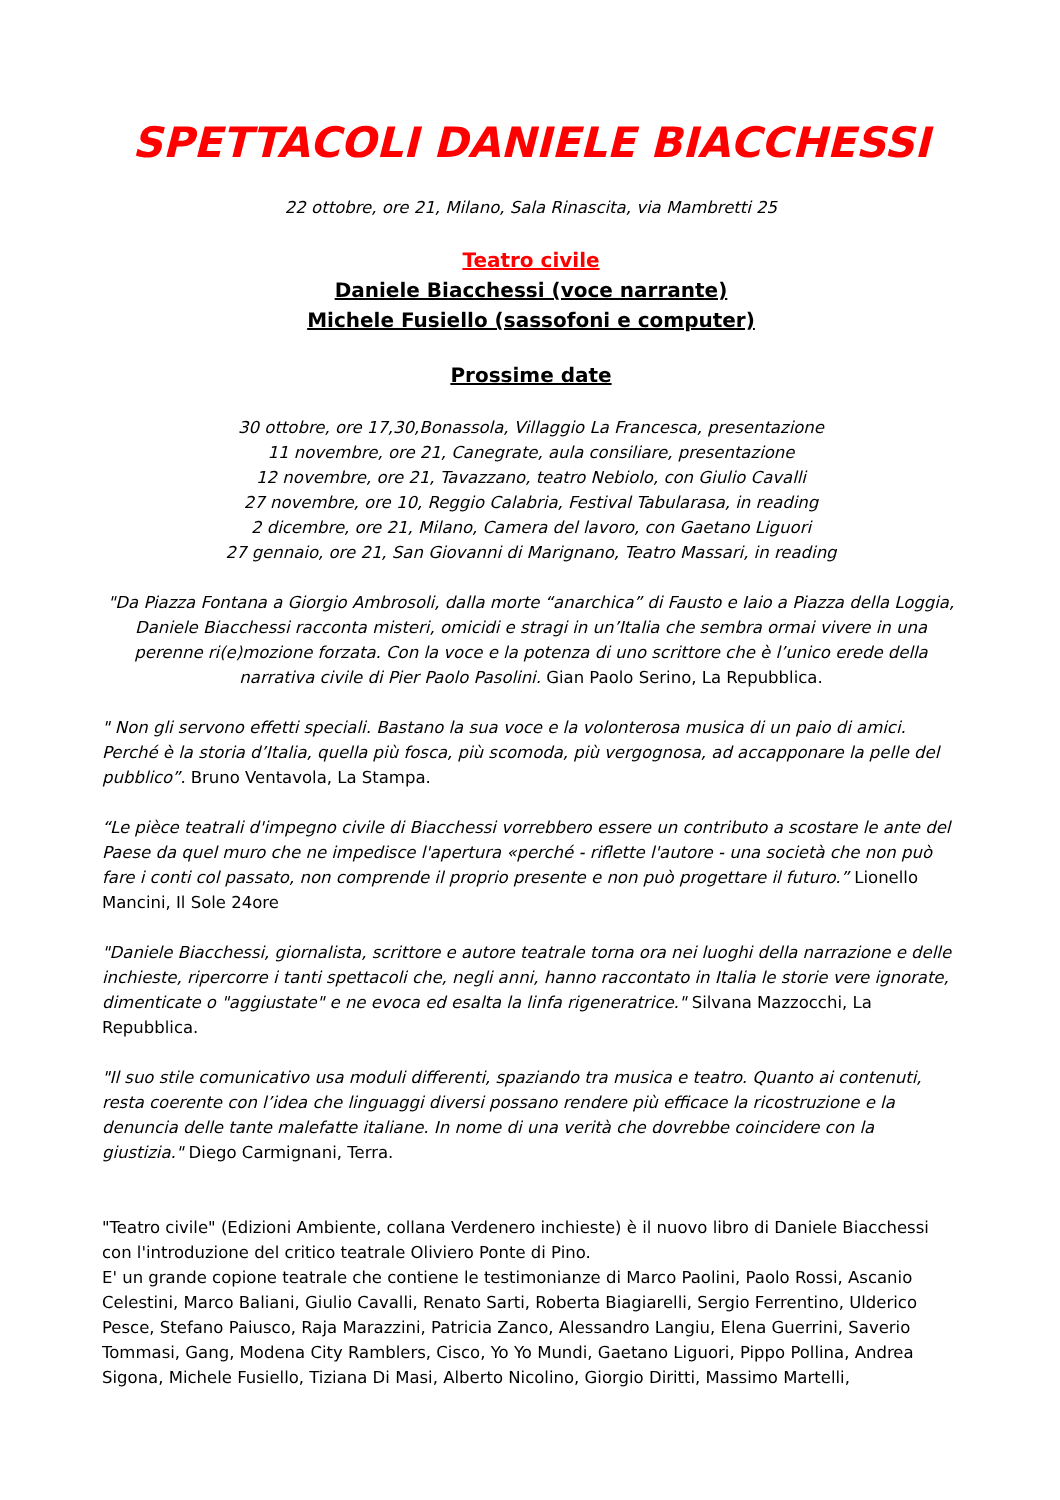SPETTACOLI DANIELE BIACCHESSI
22 ottobre, ore 21, Milano, Sala Rinascita, via Mambretti 25
Teatro civile
Daniele Biacchessi (voce narrante)
Michele Fusiello (sassofoni e computer)
Prossime date
30 ottobre, ore 17,30,Bonassola, Villaggio La Francesca, presentazione
11 novembre, ore 21, Canegrate, aula consiliare, presentazione
12 novembre, ore 21, Tavazzano, teatro Nebiolo, con Giulio Cavalli
27 novembre, ore 10, Reggio Calabria, Festival Tabularasa, in reading
2 dicembre, ore 21, Milano, Camera del lavoro, con Gaetano Liguori
27 gennaio, ore 21, San Giovanni di Marignano, Teatro Massari, in reading
"Da Piazza Fontana a Giorgio Ambrosoli, dalla morte “anarchica” di Fausto e Iaio a Piazza della Loggia, Daniele Biacchessi racconta misteri, omicidi e stragi in un’Italia che sembra ormai vivere in una perenne ri(e)mozione forzata. Con la voce e la potenza di uno scrittore che è l’unico erede della narrativa civile di Pier Paolo Pasolini. Gian Paolo Serino, La Repubblica.
" Non gli servono effetti speciali. Bastano la sua voce e la volonterosa musica di un paio di amici. Perché è la storia d’Italia, quella più fosca, più scomoda, più vergognosa, ad accapponare la pelle del pubblico”. Bruno Ventavola, La Stampa.
“Le pièce teatrali d'impegno civile di Biacchessi vorrebbero essere un contributo a scostare le ante del Paese da quel muro che ne impedisce l'apertura «perché - riflette l'autore - una società che non può fare i conti col passato, non comprende il proprio presente e non può progettare il futuro.” Lionello Mancini, Il Sole 24ore
"Daniele Biacchessi, giornalista, scrittore e autore teatrale torna ora nei luoghi della narrazione e delle inchieste, ripercorre i tanti spettacoli che, negli anni, hanno raccontato in Italia le storie vere ignorate, dimenticate o "aggiustate" e ne evoca ed esalta la linfa rigeneratrice." Silvana Mazzocchi, La Repubblica.
"Il suo stile comunicativo usa moduli differenti, spaziando tra musica e teatro. Quanto ai contenuti, resta coerente con l’idea che linguaggi diversi possano rendere più efficace la ricostruzione e la denuncia delle tante malefatte italiane. In nome di una verità che dovrebbe coincidere con la giustizia." Diego Carmignani, Terra.
"Teatro civile" (Edizioni Ambiente, collana Verdenero inchieste) è il nuovo libro di Daniele Biacchessi con l'introduzione del critico teatrale Oliviero Ponte di Pino.
E' un grande copione teatrale che contiene le testimonianze di Marco Paolini, Paolo Rossi, Ascanio Celestini, Marco Baliani, Giulio Cavalli, Renato Sarti, Roberta Biagiarelli, Sergio Ferrentino, Ulderico Pesce, Stefano Paiusco, Raja Marazzini, Patricia Zanco, Alessandro Langiu, Elena Guerrini, Saverio Tommasi, Gang, Modena City Ramblers, Cisco, Yo Yo Mundi, Gaetano Liguori, Pippo Pollina, Andrea Sigona, Michele Fusiello, Tiziana Di Masi, Alberto Nicolino, Giorgio Diritti, Massimo Martelli,